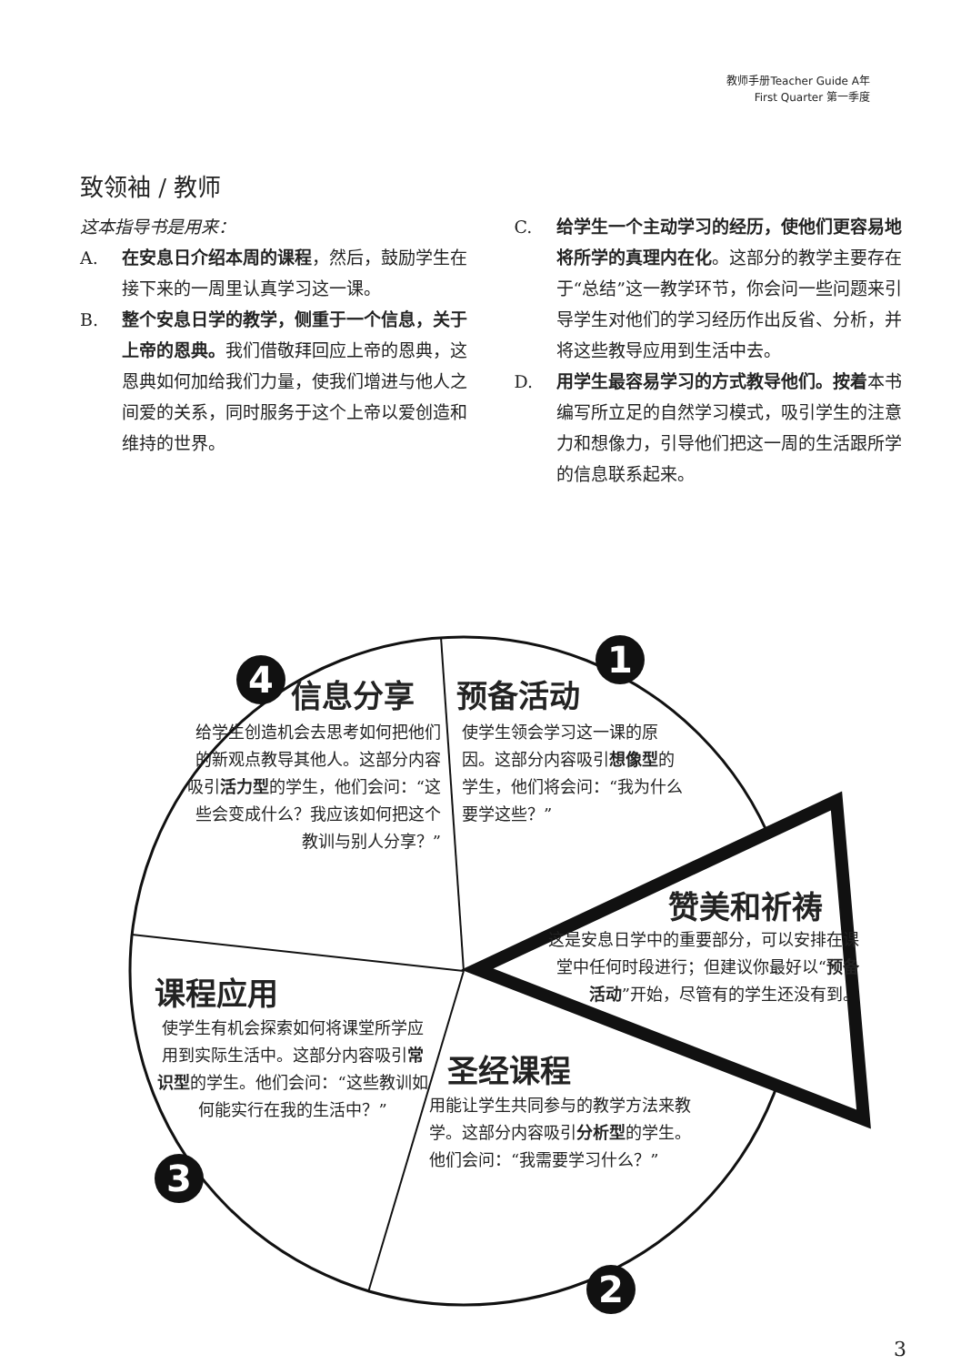教师手册Teacher Guide A年
First Quarter 第一季度
致领袖 / 教师
这本指导书是用来：
A. 在安息日介绍本周的课程，然后，鼓励学生在接下来的一周里认真学习这一课。
B. 整个安息日学的教学，侧重于一个信息，关于上帝的恩典。我们借敬拜回应上帝的恩典，这恩典如何加给我们力量，使我们增进与他人之间爱的关系，同时服务于这个上帝以爱创造和维持的世界。
C. 给学生一个主动学习的经历，使他们更容易地将所学的真理内在化。这部分的教学主要存在于“总结”这一教学环节，你会问一些问题来引导学生对他们的学习经历作出反省、分析，并将这些教导应用到生活中去。
D. 用学生最容易学习的方式教导他们。按着本书编写所立足的自然学习模式，吸引学生的注意力和想像力，引导他们把这一周的生活跟所学的信息联系起来。
4 信息分享 预备活动
1
给学生创造机会去思考如何把他们的新观点教导其他人。这部分内容吸引活力型的学生，他们会问：“这些会变成什么？我应该如何把这个教训与别人分享？”
使学生领会学习这一课的原因。这部分内容吸引想像型的学生，他们将会问：“我为什么要学这些？”
赞美和祈祷
这是安息日学中的重要部分，可以安排在课堂中任何时段进行；但建议你最好以“预备活动”开始，尽管有的学生还没有到。
课程应用
使学生有机会探索如何将课堂所学应用到实际生活中。这部分内容吸引常识型的学生。他们会问：“这些教训如何能实行在我的生活中？”
3
圣经课程
用能让学生共同参与的教学方法来教学。这部分内容吸引分析型的学生。他们会问：“我需要学习什么？”
2
3